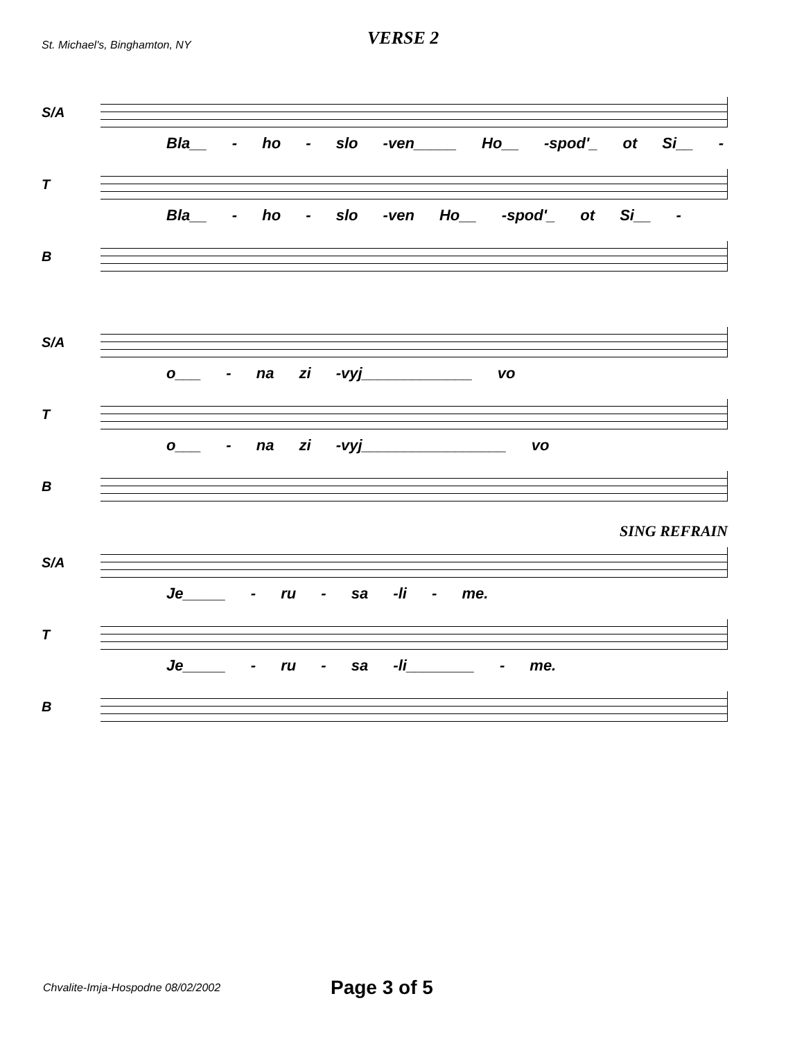St. Michael's, Binghamton, NY
VERSE 2
S/A
Bla__ - ho - slo -ven_____ Ho__ -spod'_ ot Si__ -
T
Bla__ - ho - slo -ven Ho__ -spod'_ ot Si__ -
B
S/A
o___ - na zi -vyj_____________ vo
T
o___ - na zi -vyj_________________ vo
B
SING REFRAIN
S/A
Je_____ - ru - sa -li - me.
T
Je_____ - ru - sa -li________ - me.
B
Chvalite-Imja-Hospodne 08/02/2002
Page 3 of 5